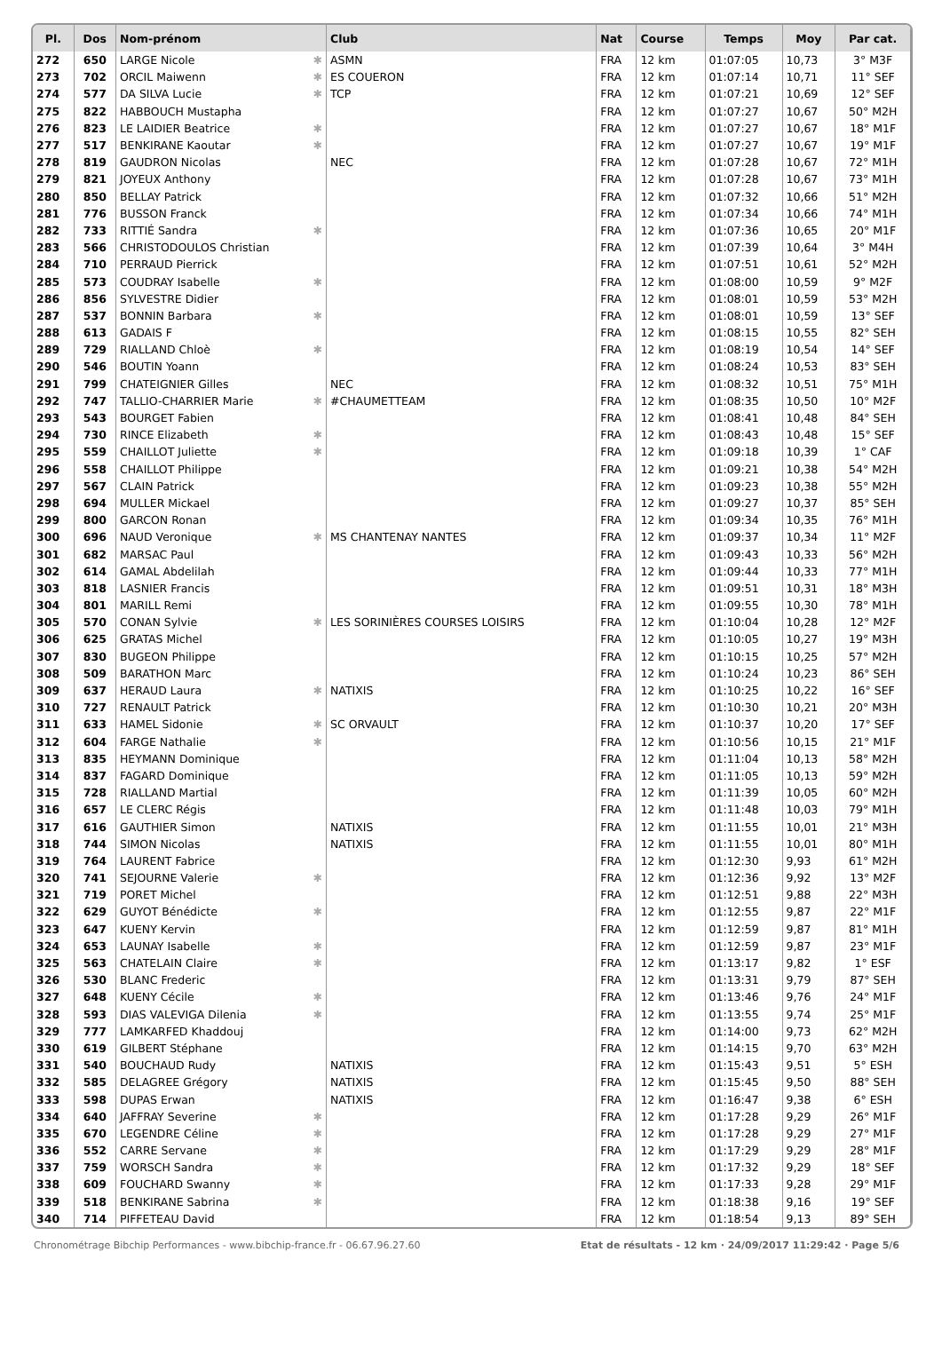| Pl. | Dos | Nom-prénom | Club | Nat | Course | Temps | Moy | Par cat. |
| --- | --- | --- | --- | --- | --- | --- | --- | --- |
| 272 | 650 | LARGE Nicole ✱ | ASMN | FRA | 12 km | 01:07:05 | 10,73 | 3° M3F |
| 273 | 702 | ORCIL Maiwenn ✱ | ES COUERON | FRA | 12 km | 01:07:14 | 10,71 | 11° SEF |
| 274 | 577 | DA SILVA Lucie ✱ | TCP | FRA | 12 km | 01:07:21 | 10,69 | 12° SEF |
| 275 | 822 | HABBOUCH Mustapha | | FRA | 12 km | 01:07:27 | 10,67 | 50° M2H |
| 276 | 823 | LE LAIDIER Beatrice ✱ | | FRA | 12 km | 01:07:27 | 10,67 | 18° M1F |
| 277 | 517 | BENKIRANE Kaoutar ✱ | | FRA | 12 km | 01:07:27 | 10,67 | 19° M1F |
| 278 | 819 | GAUDRON Nicolas | NEC | FRA | 12 km | 01:07:28 | 10,67 | 72° M1H |
| 279 | 821 | JOYEUX Anthony | | FRA | 12 km | 01:07:28 | 10,67 | 73° M1H |
| 280 | 850 | BELLAY Patrick | | FRA | 12 km | 01:07:32 | 10,66 | 51° M2H |
| 281 | 776 | BUSSON Franck | | FRA | 12 km | 01:07:34 | 10,66 | 74° M1H |
| 282 | 733 | RITTIÉ Sandra ✱ | | FRA | 12 km | 01:07:36 | 10,65 | 20° M1F |
| 283 | 566 | CHRISTODOULOS Christian | | FRA | 12 km | 01:07:39 | 10,64 | 3° M4H |
| 284 | 710 | PERRAUD Pierrick | | FRA | 12 km | 01:07:51 | 10,61 | 52° M2H |
| 285 | 573 | COUDRAY Isabelle ✱ | | FRA | 12 km | 01:08:00 | 10,59 | 9° M2F |
| 286 | 856 | SYLVESTRE Didier | | FRA | 12 km | 01:08:01 | 10,59 | 53° M2H |
| 287 | 537 | BONNIN Barbara ✱ | | FRA | 12 km | 01:08:01 | 10,59 | 13° SEF |
| 288 | 613 | GADAIS F | | FRA | 12 km | 01:08:15 | 10,55 | 82° SEH |
| 289 | 729 | RIALLAND Chloè ✱ | | FRA | 12 km | 01:08:19 | 10,54 | 14° SEF |
| 290 | 546 | BOUTIN Yoann | | FRA | 12 km | 01:08:24 | 10,53 | 83° SEH |
| 291 | 799 | CHATEIGNIER Gilles | NEC | FRA | 12 km | 01:08:32 | 10,51 | 75° M1H |
| 292 | 747 | TALLIO-CHARRIER Marie ✱ | #CHAUMETTEAM | FRA | 12 km | 01:08:35 | 10,50 | 10° M2F |
| 293 | 543 | BOURGET Fabien | | FRA | 12 km | 01:08:41 | 10,48 | 84° SEH |
| 294 | 730 | RINCE Elizabeth ✱ | | FRA | 12 km | 01:08:43 | 10,48 | 15° SEF |
| 295 | 559 | CHAILLOT Juliette ✱ | | FRA | 12 km | 01:09:18 | 10,39 | 1° CAF |
| 296 | 558 | CHAILLOT Philippe | | FRA | 12 km | 01:09:21 | 10,38 | 54° M2H |
| 297 | 567 | CLAIN Patrick | | FRA | 12 km | 01:09:23 | 10,38 | 55° M2H |
| 298 | 694 | MULLER Mickael | | FRA | 12 km | 01:09:27 | 10,37 | 85° SEH |
| 299 | 800 | GARCON Ronan | | FRA | 12 km | 01:09:34 | 10,35 | 76° M1H |
| 300 | 696 | NAUD Veronique ✱ | MS CHANTENAY NANTES | FRA | 12 km | 01:09:37 | 10,34 | 11° M2F |
| 301 | 682 | MARSAC Paul | | FRA | 12 km | 01:09:43 | 10,33 | 56° M2H |
| 302 | 614 | GAMAL Abdelilah | | FRA | 12 km | 01:09:44 | 10,33 | 77° M1H |
| 303 | 818 | LASNIER Francis | | FRA | 12 km | 01:09:51 | 10,31 | 18° M3H |
| 304 | 801 | MARILL Remi | | FRA | 12 km | 01:09:55 | 10,30 | 78° M1H |
| 305 | 570 | CONAN Sylvie ✱ | LES SORINIÈRES COURSES LOISIRS | FRA | 12 km | 01:10:04 | 10,28 | 12° M2F |
| 306 | 625 | GRATAS Michel | | FRA | 12 km | 01:10:05 | 10,27 | 19° M3H |
| 307 | 830 | BUGEON Philippe | | FRA | 12 km | 01:10:15 | 10,25 | 57° M2H |
| 308 | 509 | BARATHON Marc | | FRA | 12 km | 01:10:24 | 10,23 | 86° SEH |
| 309 | 637 | HERAUD Laura ✱ | NATIXIS | FRA | 12 km | 01:10:25 | 10,22 | 16° SEF |
| 310 | 727 | RENAULT Patrick | | FRA | 12 km | 01:10:30 | 10,21 | 20° M3H |
| 311 | 633 | HAMEL Sidonie ✱ | SC ORVAULT | FRA | 12 km | 01:10:37 | 10,20 | 17° SEF |
| 312 | 604 | FARGE Nathalie ✱ | | FRA | 12 km | 01:10:56 | 10,15 | 21° M1F |
| 313 | 835 | HEYMANN Dominique | | FRA | 12 km | 01:11:04 | 10,13 | 58° M2H |
| 314 | 837 | FAGARD Dominique | | FRA | 12 km | 01:11:05 | 10,13 | 59° M2H |
| 315 | 728 | RIALLAND Martial | | FRA | 12 km | 01:11:39 | 10,05 | 60° M2H |
| 316 | 657 | LE CLERC Régis | | FRA | 12 km | 01:11:48 | 10,03 | 79° M1H |
| 317 | 616 | GAUTHIER Simon | NATIXIS | FRA | 12 km | 01:11:55 | 10,01 | 21° M3H |
| 318 | 744 | SIMON Nicolas | NATIXIS | FRA | 12 km | 01:11:55 | 10,01 | 80° M1H |
| 319 | 764 | LAURENT Fabrice | | FRA | 12 km | 01:12:30 | 9,93 | 61° M2H |
| 320 | 741 | SEJOURNE Valerie ✱ | | FRA | 12 km | 01:12:36 | 9,92 | 13° M2F |
| 321 | 719 | PORET Michel | | FRA | 12 km | 01:12:51 | 9,88 | 22° M3H |
| 322 | 629 | GUYOT Bénédicte ✱ | | FRA | 12 km | 01:12:55 | 9,87 | 22° M1F |
| 323 | 647 | KUENY Kervin | | FRA | 12 km | 01:12:59 | 9,87 | 81° M1H |
| 324 | 653 | LAUNAY Isabelle ✱ | | FRA | 12 km | 01:12:59 | 9,87 | 23° M1F |
| 325 | 563 | CHATELAIN Claire ✱ | | FRA | 12 km | 01:13:17 | 9,82 | 1° ESF |
| 326 | 530 | BLANC Frederic | | FRA | 12 km | 01:13:31 | 9,79 | 87° SEH |
| 327 | 648 | KUENY Cécile ✱ | | FRA | 12 km | 01:13:46 | 9,76 | 24° M1F |
| 328 | 593 | DIAS VALEVIGA Dilenia ✱ | | FRA | 12 km | 01:13:55 | 9,74 | 25° M1F |
| 329 | 777 | LAMKARFED Khaddouj | | FRA | 12 km | 01:14:00 | 9,73 | 62° M2H |
| 330 | 619 | GILBERT Stéphane | | FRA | 12 km | 01:14:15 | 9,70 | 63° M2H |
| 331 | 540 | BOUCHAUD Rudy | NATIXIS | FRA | 12 km | 01:15:43 | 9,51 | 5° ESH |
| 332 | 585 | DELAGREE Grégory | NATIXIS | FRA | 12 km | 01:15:45 | 9,50 | 88° SEH |
| 333 | 598 | DUPAS Erwan | NATIXIS | FRA | 12 km | 01:16:47 | 9,38 | 6° ESH |
| 334 | 640 | JAFFRAY Severine ✱ | | FRA | 12 km | 01:17:28 | 9,29 | 26° M1F |
| 335 | 670 | LEGENDRE Céline ✱ | | FRA | 12 km | 01:17:28 | 9,29 | 27° M1F |
| 336 | 552 | CARRE Servane ✱ | | FRA | 12 km | 01:17:29 | 9,29 | 28° M1F |
| 337 | 759 | WORSCH Sandra ✱ | | FRA | 12 km | 01:17:32 | 9,29 | 18° SEF |
| 338 | 609 | FOUCHARD Swanny ✱ | | FRA | 12 km | 01:17:33 | 9,28 | 29° M1F |
| 339 | 518 | BENKIRANE Sabrina ✱ | | FRA | 12 km | 01:18:38 | 9,16 | 19° SEF |
| 340 | 714 | PIFFETEAU David | | FRA | 12 km | 01:18:54 | 9,13 | 89° SEH |
Chronométrage Bibchip Performances - www.bibchip-france.fr - 06.67.96.27.60 Etat de résultats - 12 km · 24/09/2017 11:29:42 · Page 5/6